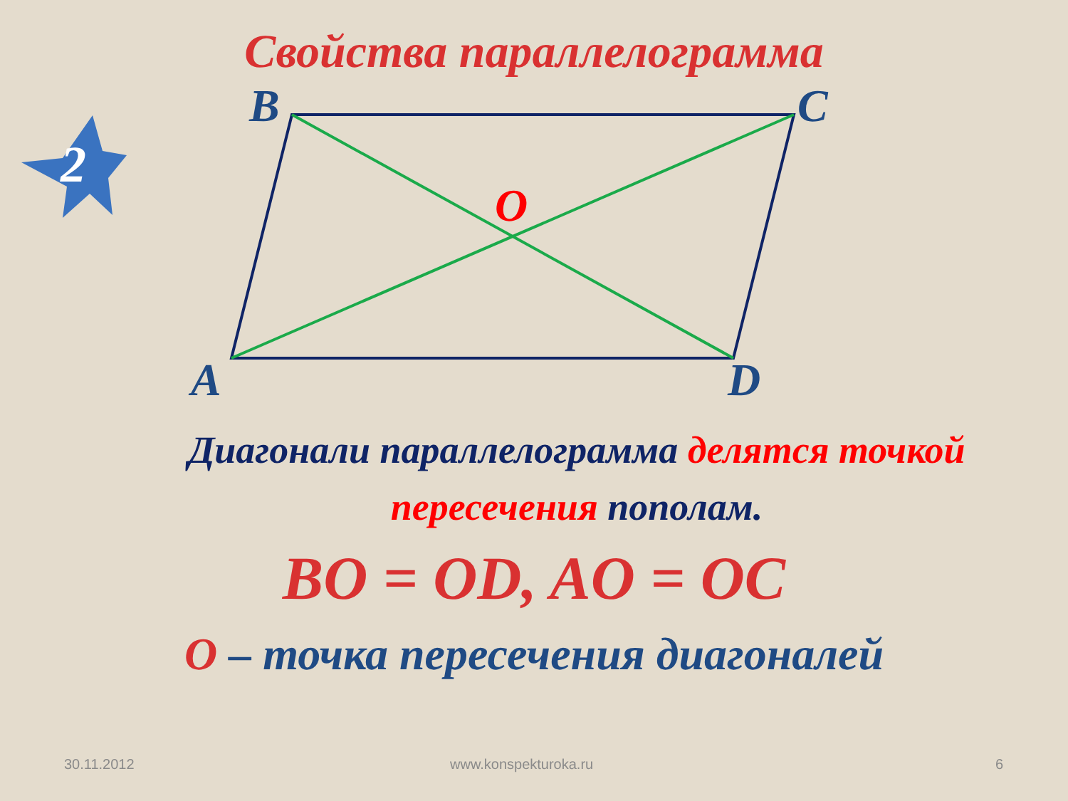Свойства параллелограмма
2
B C
O
A D
Диагонали параллелограмма делятся точкой пересечения пополам.
BO = OD, AO = OC
O – точка пересечения диагоналей
30.11.2012 www.konspekturoka.ru 6